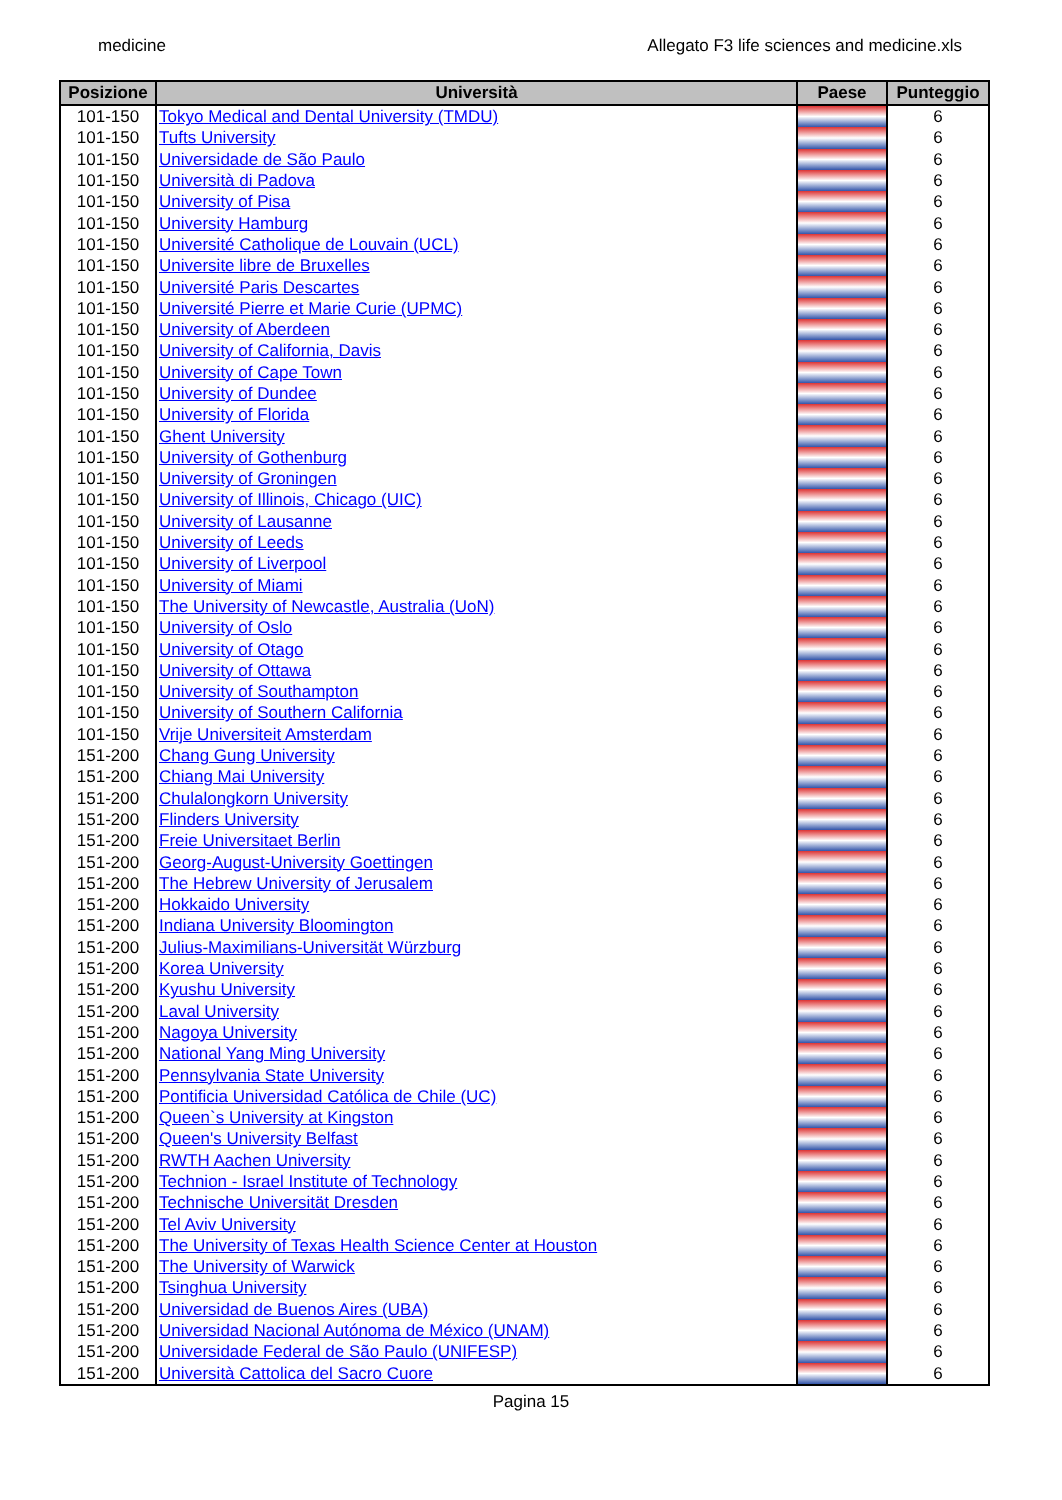medicine Allegato F3 life sciences and medicine.xls
| Posizione | Università | Paese | Punteggio |
| --- | --- | --- | --- |
| 101-150 | Tokyo Medical and Dental University (TMDU) | | 6 |
| 101-150 | Tufts University | | 6 |
| 101-150 | Universidade de São Paulo | | 6 |
| 101-150 | Università di Padova | | 6 |
| 101-150 | University of Pisa | | 6 |
| 101-150 | University Hamburg | | 6 |
| 101-150 | Université Catholique de Louvain (UCL) | | 6 |
| 101-150 | Universite libre de Bruxelles | | 6 |
| 101-150 | Université Paris Descartes | | 6 |
| 101-150 | Université Pierre et Marie Curie (UPMC) | | 6 |
| 101-150 | University of Aberdeen | | 6 |
| 101-150 | University of California, Davis | | 6 |
| 101-150 | University of Cape Town | | 6 |
| 101-150 | University of Dundee | | 6 |
| 101-150 | University of Florida | | 6 |
| 101-150 | Ghent University | | 6 |
| 101-150 | University of Gothenburg | | 6 |
| 101-150 | University of Groningen | | 6 |
| 101-150 | University of Illinois, Chicago (UIC) | | 6 |
| 101-150 | University of Lausanne | | 6 |
| 101-150 | University of Leeds | | 6 |
| 101-150 | University of Liverpool | | 6 |
| 101-150 | University of Miami | | 6 |
| 101-150 | The University of Newcastle, Australia (UoN) | | 6 |
| 101-150 | University of Oslo | | 6 |
| 101-150 | University of Otago | | 6 |
| 101-150 | University of Ottawa | | 6 |
| 101-150 | University of Southampton | | 6 |
| 101-150 | University of Southern California | | 6 |
| 101-150 | Vrije Universiteit Amsterdam | | 6 |
| 151-200 | Chang Gung University | | 6 |
| 151-200 | Chiang Mai University | | 6 |
| 151-200 | Chulalongkorn University | | 6 |
| 151-200 | Flinders University | | 6 |
| 151-200 | Freie Universitaet Berlin | | 6 |
| 151-200 | Georg-August-University Goettingen | | 6 |
| 151-200 | The Hebrew University of Jerusalem | | 6 |
| 151-200 | Hokkaido University | | 6 |
| 151-200 | Indiana University Bloomington | | 6 |
| 151-200 | Julius-Maximilians-Universität Würzburg | | 6 |
| 151-200 | Korea University | | 6 |
| 151-200 | Kyushu University | | 6 |
| 151-200 | Laval University | | 6 |
| 151-200 | Nagoya University | | 6 |
| 151-200 | National Yang Ming University | | 6 |
| 151-200 | Pennsylvania State University | | 6 |
| 151-200 | Pontificia Universidad Católica de Chile (UC) | | 6 |
| 151-200 | Queen`s University at Kingston | | 6 |
| 151-200 | Queen's University Belfast | | 6 |
| 151-200 | RWTH Aachen University | | 6 |
| 151-200 | Technion - Israel Institute of Technology | | 6 |
| 151-200 | Technische Universität Dresden | | 6 |
| 151-200 | Tel Aviv University | | 6 |
| 151-200 | The University of Texas Health Science Center at Houston | | 6 |
| 151-200 | The University of Warwick | | 6 |
| 151-200 | Tsinghua University | | 6 |
| 151-200 | Universidad de Buenos Aires (UBA) | | 6 |
| 151-200 | Universidad Nacional Autónoma de México (UNAM) | | 6 |
| 151-200 | Universidade Federal de São Paulo (UNIFESP) | | 6 |
| 151-200 | Università Cattolica del Sacro Cuore | | 6 |
Pagina 15